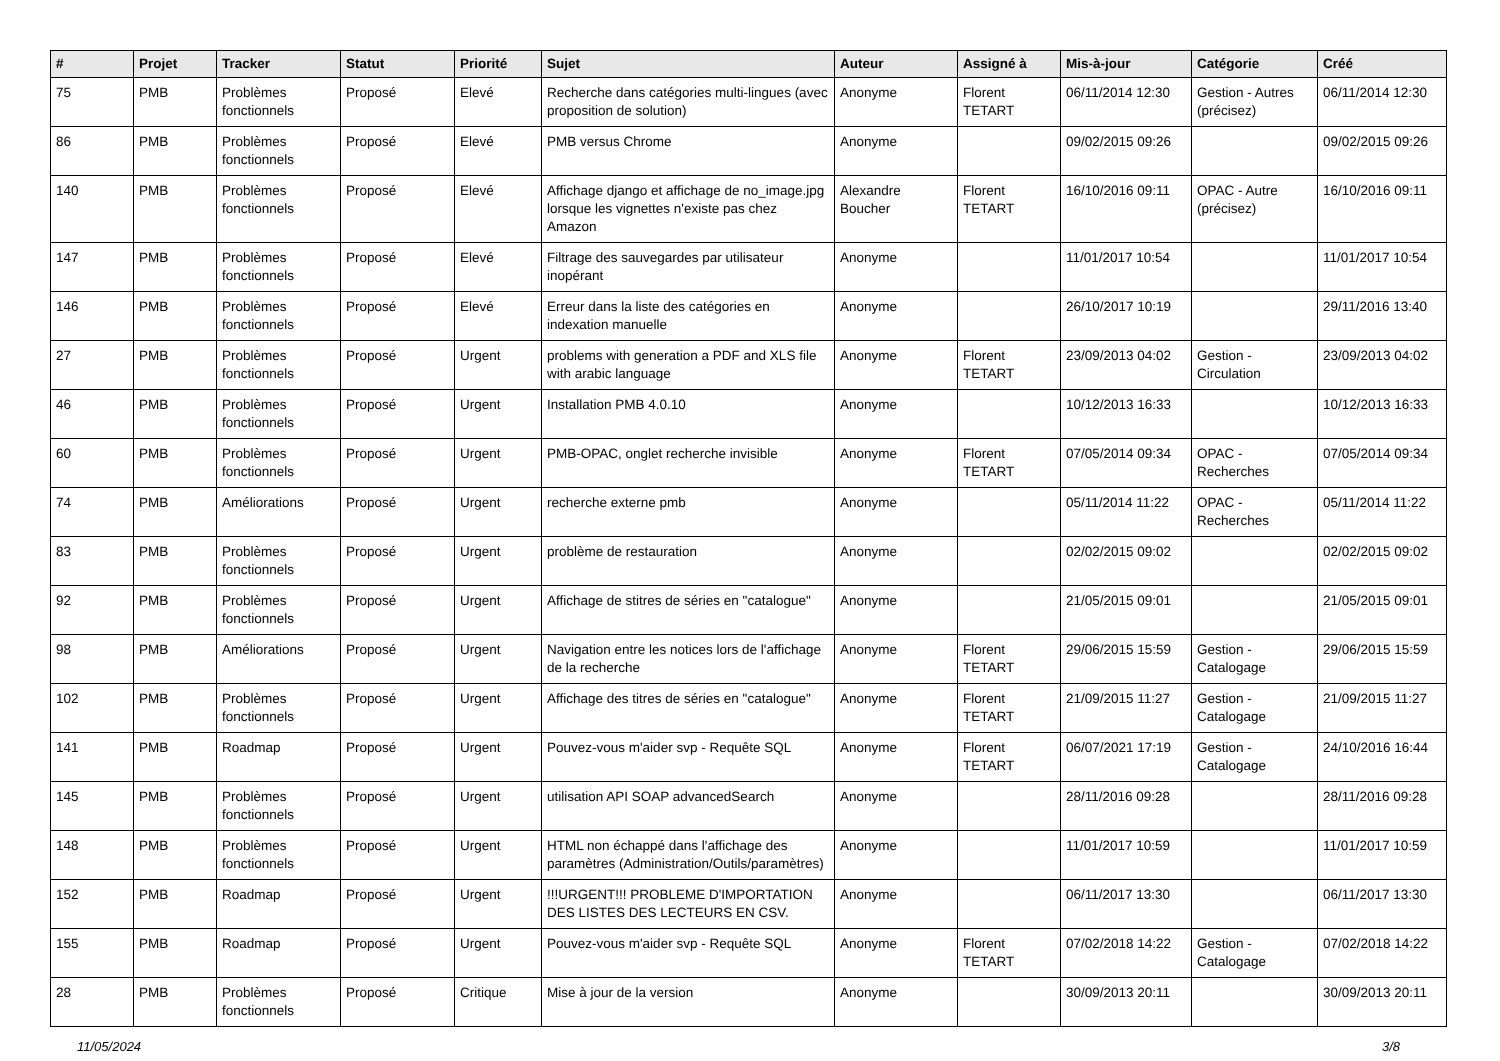| # | Projet | Tracker | Statut | Priorité | Sujet | Auteur | Assigné à | Mis-à-jour | Catégorie | Créé |
| --- | --- | --- | --- | --- | --- | --- | --- | --- | --- | --- |
| 75 | PMB | Problèmes fonctionnels | Proposé | Elevé | Recherche dans catégories multi-lingues (avec proposition de solution) | Anonyme | Florent TETART | 06/11/2014 12:30 | Gestion - Autres (précisez) | 06/11/2014 12:30 |
| 86 | PMB | Problèmes fonctionnels | Proposé | Elevé | PMB versus Chrome | Anonyme | | 09/02/2015 09:26 | | 09/02/2015 09:26 |
| 140 | PMB | Problèmes fonctionnels | Proposé | Elevé | Affichage django et affichage de no_image.jpg lorsque les vignettes n'existe pas chez Amazon | Alexandre Boucher | Florent TETART | 16/10/2016 09:11 | OPAC - Autre (précisez) | 16/10/2016 09:11 |
| 147 | PMB | Problèmes fonctionnels | Proposé | Elevé | Filtrage des sauvegardes par utilisateur inopérant | Anonyme | | 11/01/2017 10:54 | | 11/01/2017 10:54 |
| 146 | PMB | Problèmes fonctionnels | Proposé | Elevé | Erreur dans la liste des catégories en indexation manuelle | Anonyme | | 26/10/2017 10:19 | | 29/11/2016 13:40 |
| 27 | PMB | Problèmes fonctionnels | Proposé | Urgent | problems with generation a PDF and XLS file with arabic language | Anonyme | Florent TETART | 23/09/2013 04:02 | Gestion - Circulation | 23/09/2013 04:02 |
| 46 | PMB | Problèmes fonctionnels | Proposé | Urgent | Installation PMB 4.0.10 | Anonyme | | 10/12/2013 16:33 | | 10/12/2013 16:33 |
| 60 | PMB | Problèmes fonctionnels | Proposé | Urgent | PMB-OPAC, onglet recherche invisible | Anonyme | Florent TETART | 07/05/2014 09:34 | OPAC - Recherches | 07/05/2014 09:34 |
| 74 | PMB | Améliorations | Proposé | Urgent | recherche externe pmb | Anonyme | | 05/11/2014 11:22 | OPAC - Recherches | 05/11/2014 11:22 |
| 83 | PMB | Problèmes fonctionnels | Proposé | Urgent | problème de restauration | Anonyme | | 02/02/2015 09:02 | | 02/02/2015 09:02 |
| 92 | PMB | Problèmes fonctionnels | Proposé | Urgent | Affichage de stitres de séries en "catalogue" | Anonyme | | 21/05/2015 09:01 | | 21/05/2015 09:01 |
| 98 | PMB | Améliorations | Proposé | Urgent | Navigation entre les notices lors de l'affichage de la recherche | Anonyme | Florent TETART | 29/06/2015 15:59 | Gestion - Catalogage | 29/06/2015 15:59 |
| 102 | PMB | Problèmes fonctionnels | Proposé | Urgent | Affichage des titres de séries en "catalogue" | Anonyme | Florent TETART | 21/09/2015 11:27 | Gestion - Catalogage | 21/09/2015 11:27 |
| 141 | PMB | Roadmap | Proposé | Urgent | Pouvez-vous m'aider svp - Requête SQL | Anonyme | Florent TETART | 06/07/2021 17:19 | Gestion - Catalogage | 24/10/2016 16:44 |
| 145 | PMB | Problèmes fonctionnels | Proposé | Urgent | utilisation API SOAP advancedSearch | Anonyme | | 28/11/2016 09:28 | | 28/11/2016 09:28 |
| 148 | PMB | Problèmes fonctionnels | Proposé | Urgent | HTML non échappé dans l'affichage des paramètres (Administration/Outils/paramètres) | Anonyme | | 11/01/2017 10:59 | | 11/01/2017 10:59 |
| 152 | PMB | Roadmap | Proposé | Urgent | !!!URGENT!!! PROBLEME D'IMPORTATION DES LISTES DES LECTEURS EN CSV. | Anonyme | | 06/11/2017 13:30 | | 06/11/2017 13:30 |
| 155 | PMB | Roadmap | Proposé | Urgent | Pouvez-vous m'aider svp - Requête SQL | Anonyme | Florent TETART | 07/02/2018 14:22 | Gestion - Catalogage | 07/02/2018 14:22 |
| 28 | PMB | Problèmes fonctionnels | Proposé | Critique | Mise à jour de la version | Anonyme | | 30/09/2013 20:11 | | 30/09/2013 20:11 |
11/05/2024 3/8